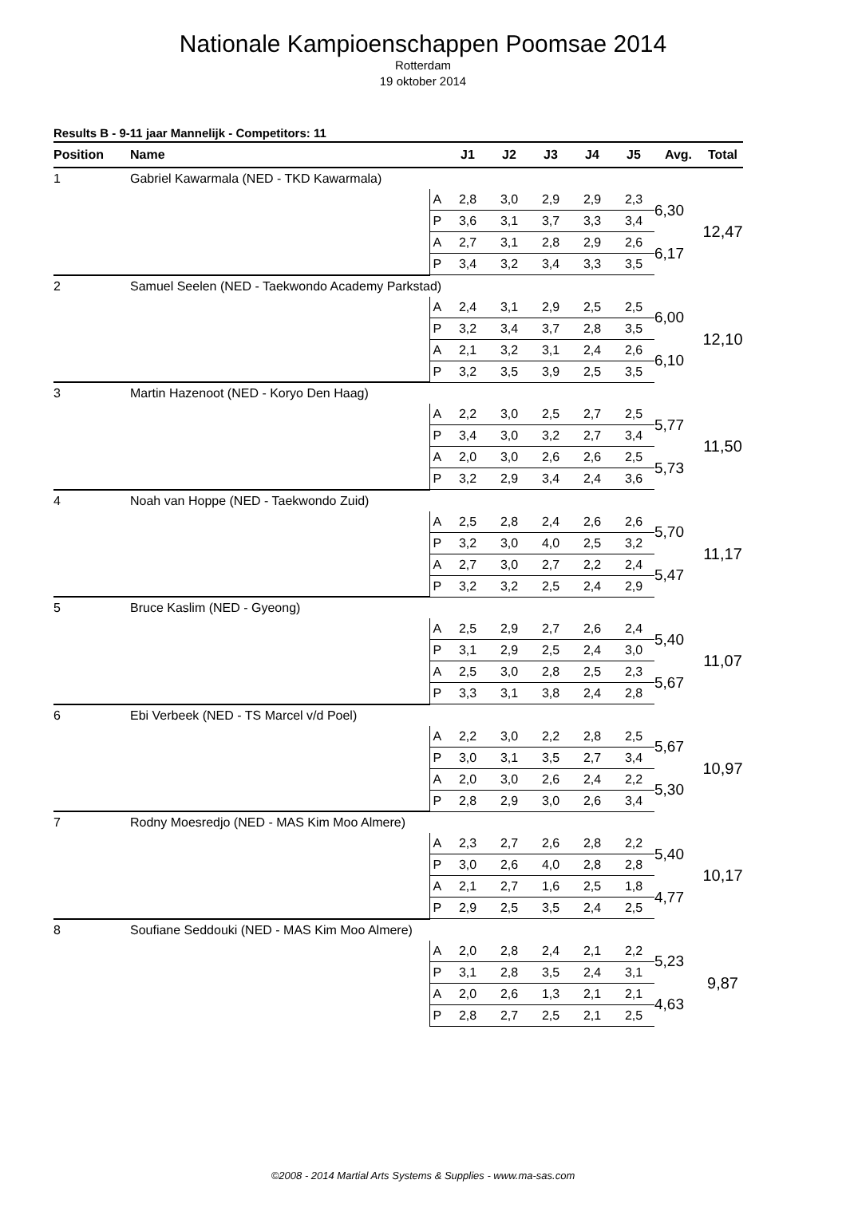Nationale Kampioenschappen Poomsae 2014
Rotterdam
19 oktober 2014
Results B - 9-11 jaar Mannelijk - Competitors: 11
| Position | Name | | J1 | J2 | J3 | J4 | J5 | Avg. | Total |
| --- | --- | --- | --- | --- | --- | --- | --- | --- | --- |
| 1 | Gabriel Kawarmala (NED - TKD Kawarmala) | | | | | | | | |
| | | A | 2,8 | 3,0 | 2,9 | 2,9 | 2,3 | 6,30 | 12,47 |
| | | P | 3,6 | 3,1 | 3,7 | 3,3 | 3,4 | | |
| | | A | 2,7 | 3,1 | 2,8 | 2,9 | 2,6 | 6,17 | |
| | | P | 3,4 | 3,2 | 3,4 | 3,3 | 3,5 | | |
| 2 | Samuel Seelen (NED - Taekwondo Academy Parkstad) | | | | | | | | |
| | | A | 2,4 | 3,1 | 2,9 | 2,5 | 2,5 | 6,00 | 12,10 |
| | | P | 3,2 | 3,4 | 3,7 | 2,8 | 3,5 | | |
| | | A | 2,1 | 3,2 | 3,1 | 2,4 | 2,6 | 6,10 | |
| | | P | 3,2 | 3,5 | 3,9 | 2,5 | 3,5 | | |
| 3 | Martin Hazenoot (NED - Koryo Den Haag) | | | | | | | | |
| | | A | 2,2 | 3,0 | 2,5 | 2,7 | 2,5 | 5,77 | 11,50 |
| | | P | 3,4 | 3,0 | 3,2 | 2,7 | 3,4 | | |
| | | A | 2,0 | 3,0 | 2,6 | 2,6 | 2,5 | 5,73 | |
| | | P | 3,2 | 2,9 | 3,4 | 2,4 | 3,6 | | |
| 4 | Noah van Hoppe (NED - Taekwondo Zuid) | | | | | | | | |
| | | A | 2,5 | 2,8 | 2,4 | 2,6 | 2,6 | 5,70 | 11,17 |
| | | P | 3,2 | 3,0 | 4,0 | 2,5 | 3,2 | | |
| | | A | 2,7 | 3,0 | 2,7 | 2,2 | 2,4 | 5,47 | |
| | | P | 3,2 | 3,2 | 2,5 | 2,4 | 2,9 | | |
| 5 | Bruce Kaslim (NED - Gyeong) | | | | | | | | |
| | | A | 2,5 | 2,9 | 2,7 | 2,6 | 2,4 | 5,40 | 11,07 |
| | | P | 3,1 | 2,9 | 2,5 | 2,4 | 3,0 | | |
| | | A | 2,5 | 3,0 | 2,8 | 2,5 | 2,3 | 5,67 | |
| | | P | 3,3 | 3,1 | 3,8 | 2,4 | 2,8 | | |
| 6 | Ebi Verbeek (NED - TS Marcel v/d Poel) | | | | | | | | |
| | | A | 2,2 | 3,0 | 2,2 | 2,8 | 2,5 | 5,67 | 10,97 |
| | | P | 3,0 | 3,1 | 3,5 | 2,7 | 3,4 | | |
| | | A | 2,0 | 3,0 | 2,6 | 2,4 | 2,2 | 5,30 | |
| | | P | 2,8 | 2,9 | 3,0 | 2,6 | 3,4 | | |
| 7 | Rodny Moesredjo (NED - MAS Kim Moo Almere) | | | | | | | | |
| | | A | 2,3 | 2,7 | 2,6 | 2,8 | 2,2 | 5,40 | 10,17 |
| | | P | 3,0 | 2,6 | 4,0 | 2,8 | 2,8 | | |
| | | A | 2,1 | 2,7 | 1,6 | 2,5 | 1,8 | 4,77 | |
| | | P | 2,9 | 2,5 | 3,5 | 2,4 | 2,5 | | |
| 8 | Soufiane Seddouki (NED - MAS Kim Moo Almere) | | | | | | | | |
| | | A | 2,0 | 2,8 | 2,4 | 2,1 | 2,2 | 5,23 | 9,87 |
| | | P | 3,1 | 2,8 | 3,5 | 2,4 | 3,1 | | |
| | | A | 2,0 | 2,6 | 1,3 | 2,1 | 2,1 | 4,63 | |
| | | P | 2,8 | 2,7 | 2,5 | 2,1 | 2,5 | | |
©2008 - 2014 Martial Arts Systems & Supplies - www.ma-sas.com